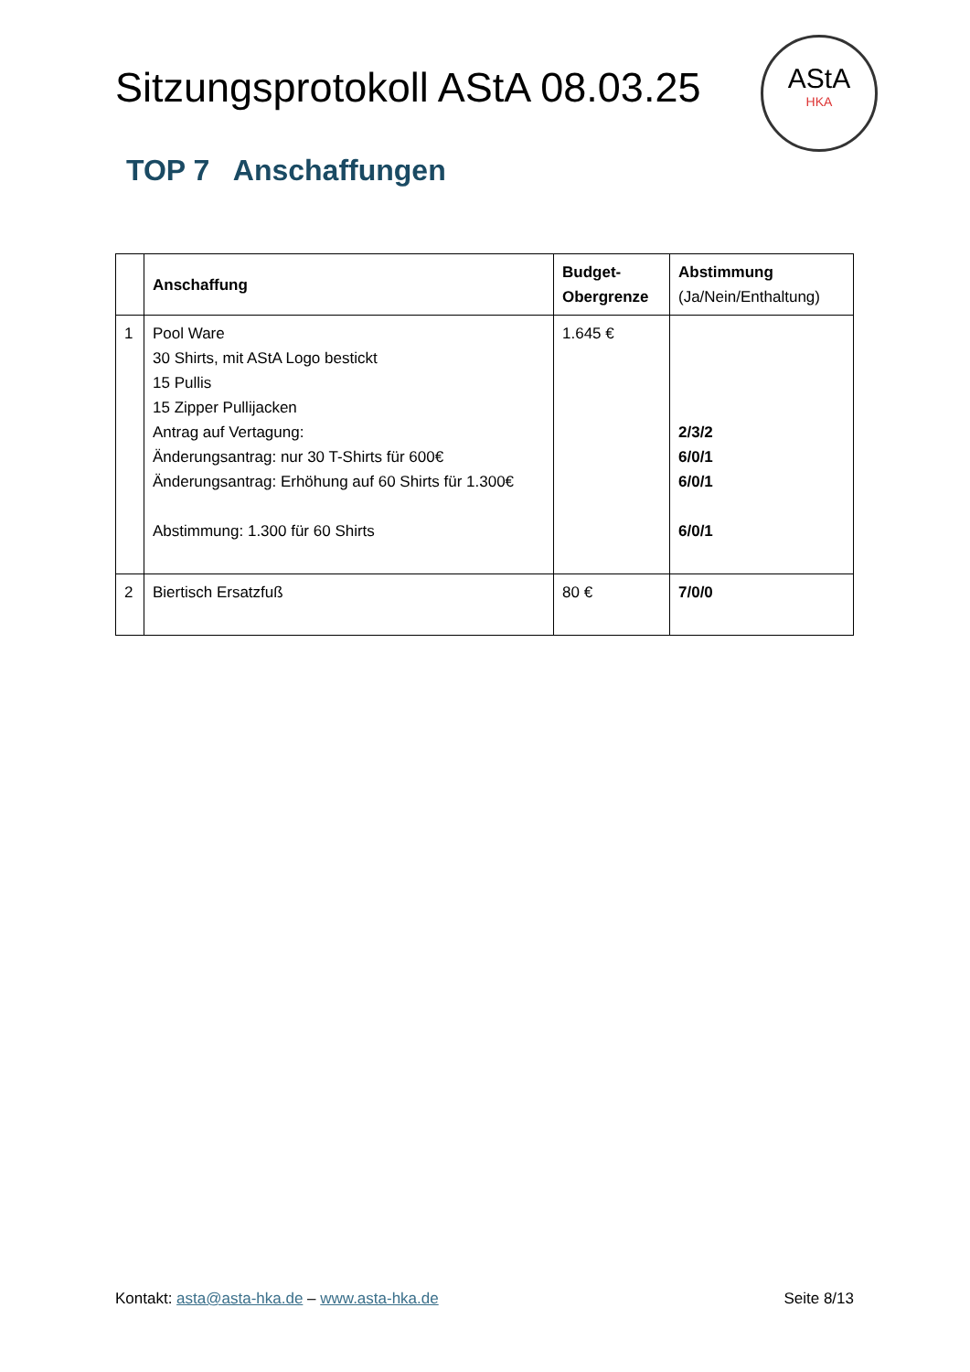Sitzungsprotokoll AStA 08.03.25
AStA
HKA
TOP 7 Anschaffungen
| | Anschaffung | Budget- Obergrenze | Abstimmung (Ja/Nein/Enthaltung) |
| --- | --- | --- | --- |
| 1 | Pool Ware 30 Shirts, mit AStA Logo bestickt 15 Pullis 15 Zipper Pullijacken Antrag auf Vertagung: Änderungsantrag: nur 30 T-Shirts für 600€ Änderungsantrag: Erhöhung auf 60 Shirts für 1.300€ Abstimmung: 1.300 für 60 Shirts | 1.645 € | 2/3/2 6/0/1 6/0/1 6/0/1 |
| 2 | Biertisch Ersatzfuß | 80 € | 7/0/0 |
Kontakt: asta@asta-hka.de – www.asta-hka.de Seite 8/13